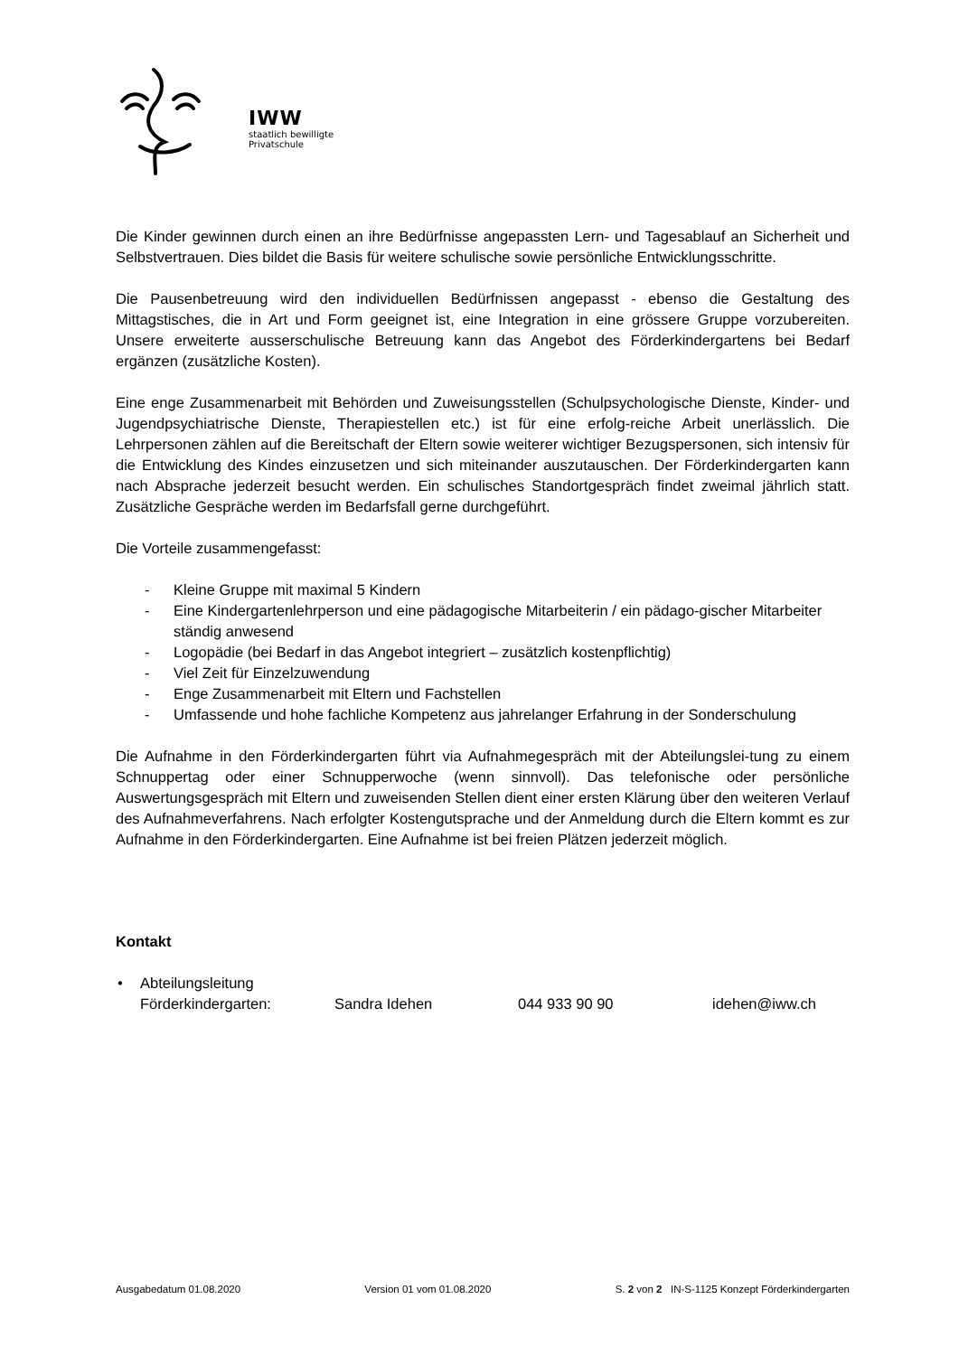IWW
staatlich bewilligte
Privatschule
Die Kinder gewinnen durch einen an ihre Bedürfnisse angepassten Lern- und Tagesablauf an Sicherheit und Selbstvertrauen. Dies bildet die Basis für weitere schulische sowie persönliche Entwicklungsschritte.
Die Pausenbetreuung wird den individuellen Bedürfnissen angepasst - ebenso die Gestaltung des Mittagstisches, die in Art und Form geeignet ist, eine Integration in eine grössere Gruppe vorzubereiten. Unsere erweiterte ausserschulische Betreuung kann das Angebot des Förderkindergartens bei Bedarf ergänzen (zusätzliche Kosten).
Eine enge Zusammenarbeit mit Behörden und Zuweisungsstellen (Schulpsychologische Dienste, Kinder- und Jugendpsychiatrische Dienste, Therapiestellen etc.) ist für eine erfolg-reiche Arbeit unerlässlich. Die Lehrpersonen zählen auf die Bereitschaft der Eltern sowie weiterer wichtiger Bezugspersonen, sich intensiv für die Entwicklung des Kindes einzusetzen und sich miteinander auszutauschen. Der Förderkindergarten kann nach Absprache jederzeit besucht werden. Ein schulisches Standortgespräch findet zweimal jährlich statt. Zusätzliche Gespräche werden im Bedarfsfall gerne durchgeführt.
Die Vorteile zusammengefasst:
- Kleine Gruppe mit maximal 5 Kindern
- Eine Kindergartenlehrperson und eine pädagogische Mitarbeiterin / ein pädago-gischer Mitarbeiter ständig anwesend
- Logopädie (bei Bedarf in das Angebot integriert – zusätzlich kostenpflichtig)
- Viel Zeit für Einzelzuwendung
- Enge Zusammenarbeit mit Eltern und Fachstellen
- Umfassende und hohe fachliche Kompetenz aus jahrelanger Erfahrung in der Sonderschulung
Die Aufnahme in den Förderkindergarten führt via Aufnahmegespräch mit der Abteilungslei-tung zu einem Schnuppertag oder einer Schnupperwoche (wenn sinnvoll). Das telefonische oder persönliche Auswertungsgespräch mit Eltern und zuweisenden Stellen dient einer ersten Klärung über den weiteren Verlauf des Aufnahmeverfahrens. Nach erfolgter Kostengutsprache und der Anmeldung durch die Eltern kommt es zur Aufnahme in den Förderkindergarten. Eine Aufnahme ist bei freien Plätzen jederzeit möglich.
Kontakt
• Abteilungsleitung
Förderkindergarten: Sandra Idehen 044 933 90 90 idehen@iww.ch
Ausgabedatum 01.08.2020 Version 01 vom 01.08.2020 S. 2 von 2 IN-S-1125 Konzept Förderkindergarten